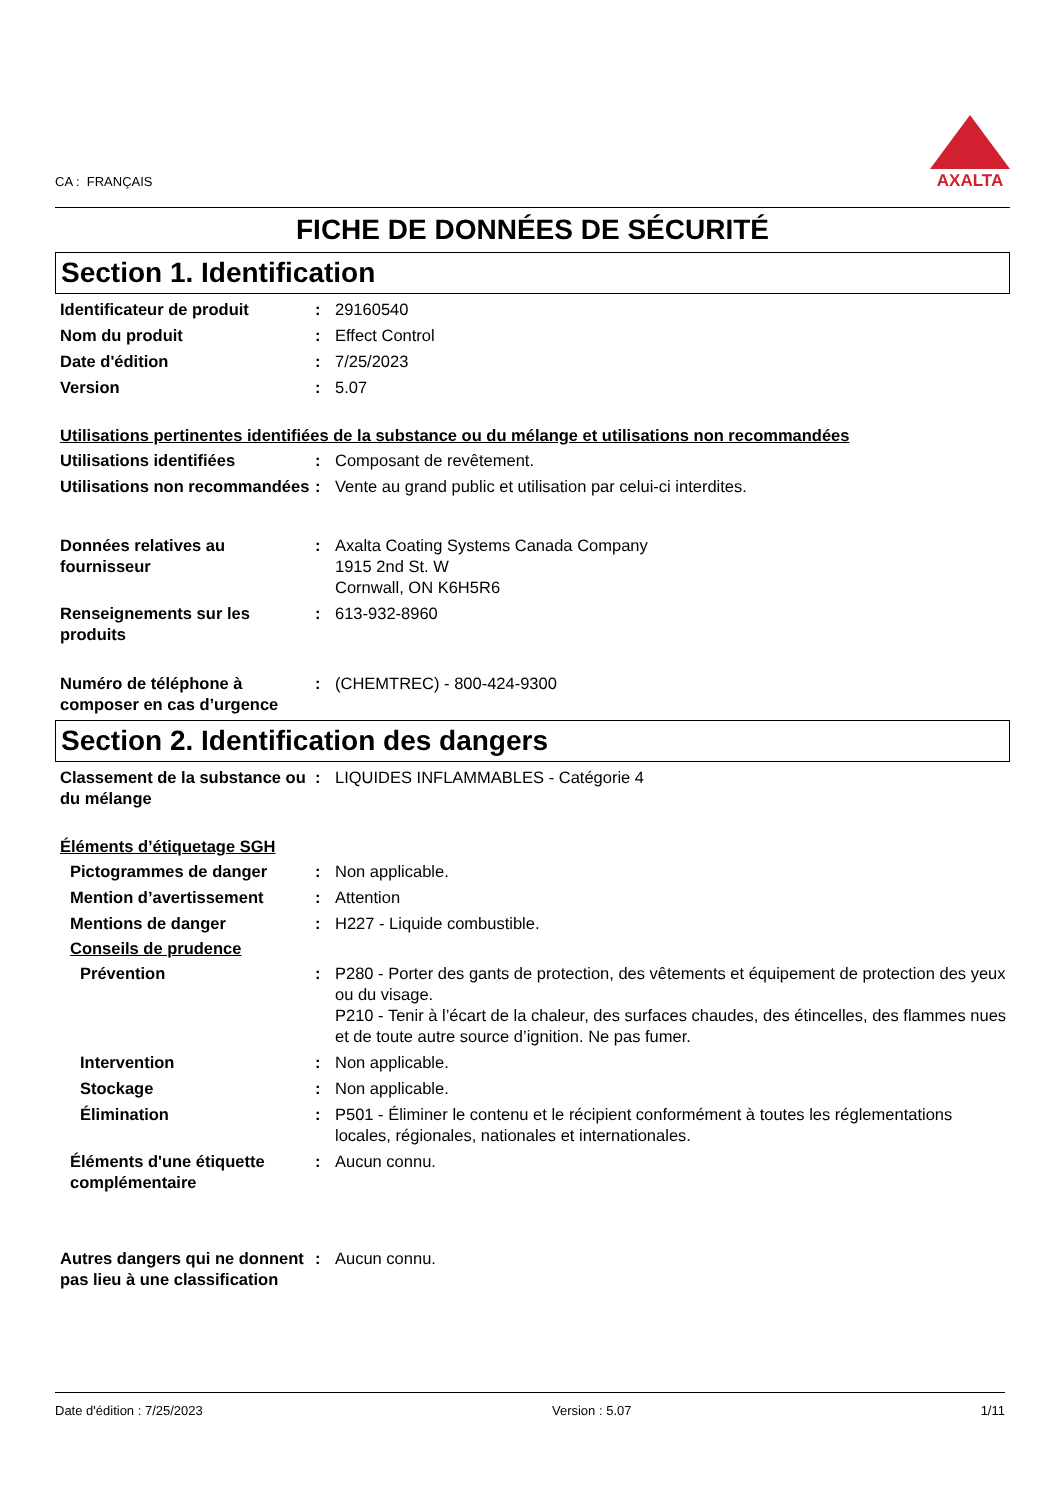CA : FRANÇAIS
AXALTA
FICHE DE DONNÉES DE SÉCURITÉ
Section 1. Identification
Identificateur de produit : 29160540
Nom du produit : Effect Control
Date d'édition : 7/25/2023
Version : 5.07
Utilisations pertinentes identifiées de la substance ou du mélange et utilisations non recommandées
Utilisations identifiées : Composant de revêtement.
Utilisations non recommandées
: Vente au grand public et utilisation par celui-ci interdites.
Données relatives au fournisseur
: Axalta Coating Systems Canada Company
1915 2nd St. W
Cornwall, ON K6H5R6
Renseignements sur les produits
: 613-932-8960
Numéro de téléphone à composer en cas d’urgence
: (CHEMTREC) - 800-424-9300
Section 2. Identification des dangers
Classement de la substance ou du mélange
: LIQUIDES INFLAMMABLES - Catégorie 4
Éléments d’étiquetage SGH
Pictogrammes de danger : Non applicable.
Mention d’avertissement : Attention
Mentions de danger : H227 - Liquide combustible.
Conseils de prudence
Prévention : P280 - Porter des gants de protection, des vêtements et équipement de protection des yeux ou du visage.
P210 - Tenir à l’écart de la chaleur, des surfaces chaudes, des étincelles, des flammes nues et de toute autre source d’ignition. Ne pas fumer.
Intervention : Non applicable.
Stockage : Non applicable.
Élimination : P501 - Éliminer le contenu et le récipient conformément à toutes les réglementations locales, régionales, nationales et internationales.
Éléments d'une étiquette complémentaire
: Aucun connu.
Autres dangers qui ne donnent pas lieu à une classification
: Aucun connu.
Date d'édition : 7/25/2023 Version : 5.07 1/11